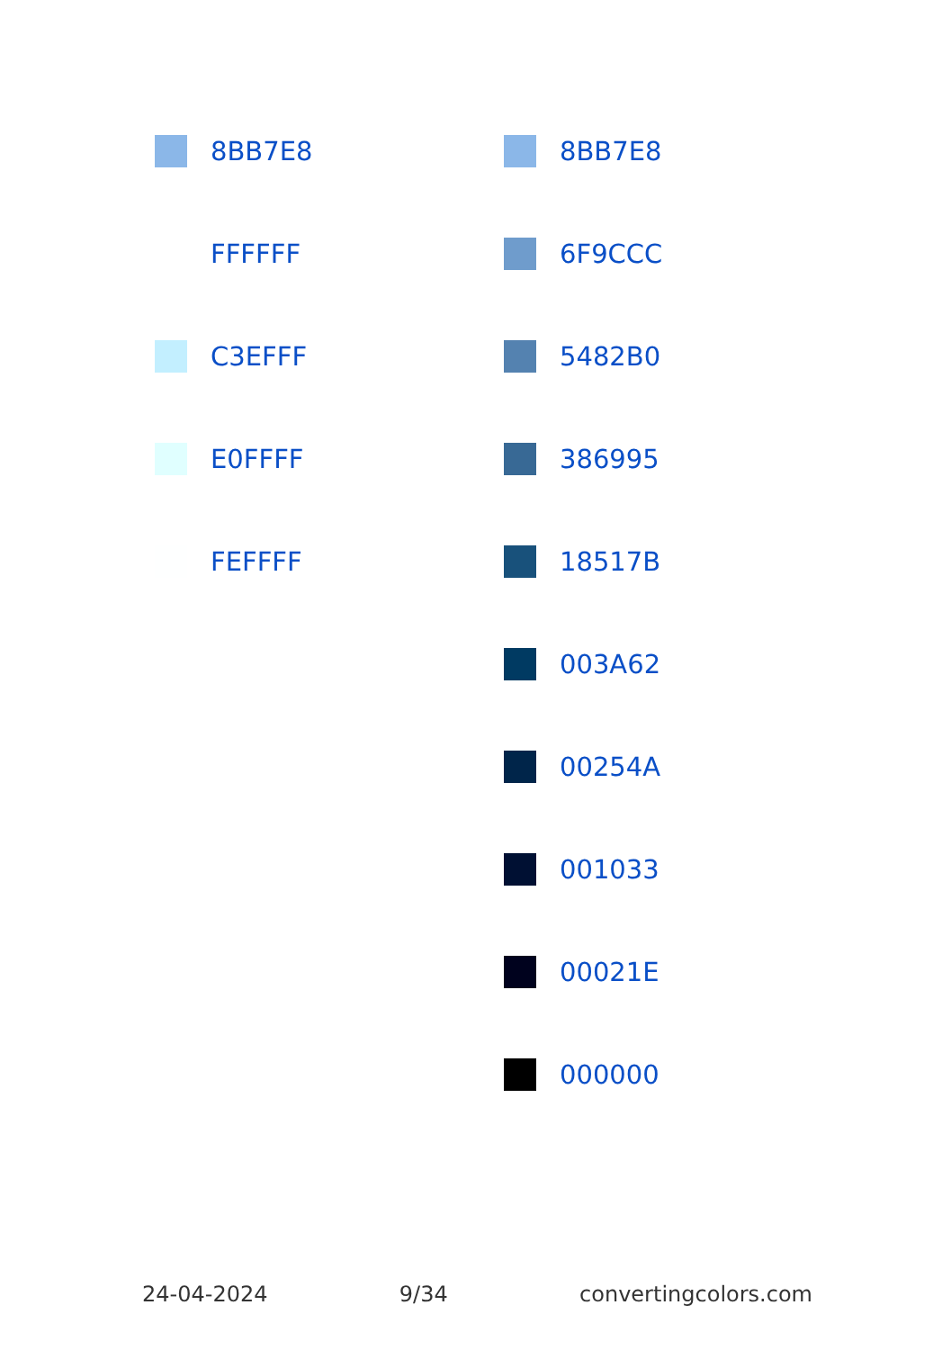8BB7E8
FFFFFF
C3EFFF
E0FFFF
FEFFFF
8BB7E8
6F9CCC
5482B0
386995
18517B
003A62
00254A
001033
00021E
000000
24-04-2024 9/34 convertingcolors.com